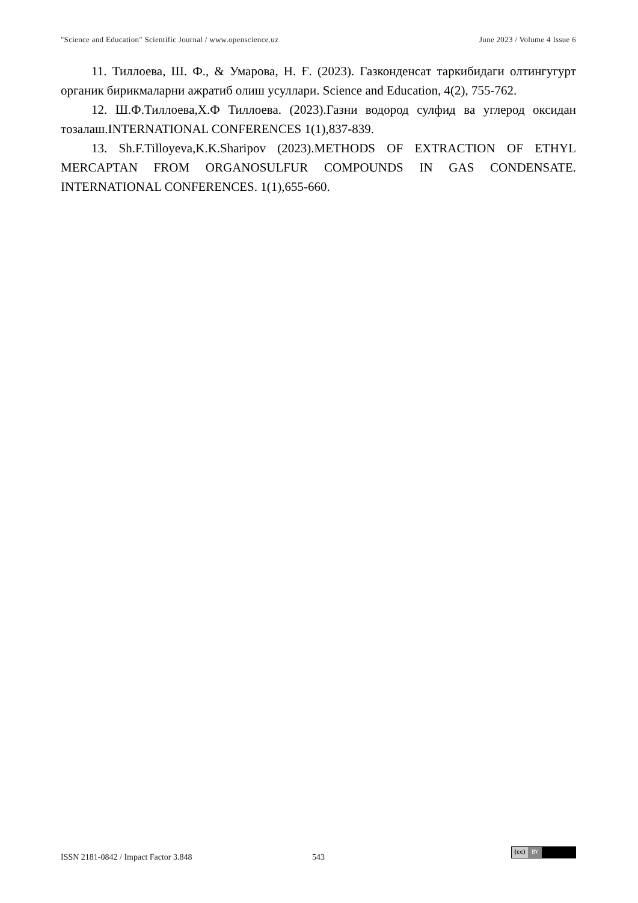"Science and Education" Scientific Journal / www.openscience.uz June 2023 / Volume 4 Issue 6
11. Тиллоева, Ш. Ф., & Умарова, Н. Ғ. (2023). Газконденсат таркибидаги олтингугурт органик бирикмаларни ажратиб олиш усуллари. Science and Education, 4(2), 755-762.
12. Ш.Ф.Тиллоева,Х.Ф Тиллоева. (2023).Газни водород сулфид ва углерод оксидан тозалаш.INTERNATIONAL CONFERENCES 1(1),837-839.
13. Sh.F.Tilloyeva,K.K.Sharipov (2023).METHODS OF EXTRACTION OF ETHYL MERCAPTAN FROM ORGANOSULFUR COMPOUNDS IN GAS CONDENSATE. INTERNATIONAL CONFERENCES. 1(1),655-660.
ISSN 2181-0842 / Impact Factor 3.848 543
(cc) BY